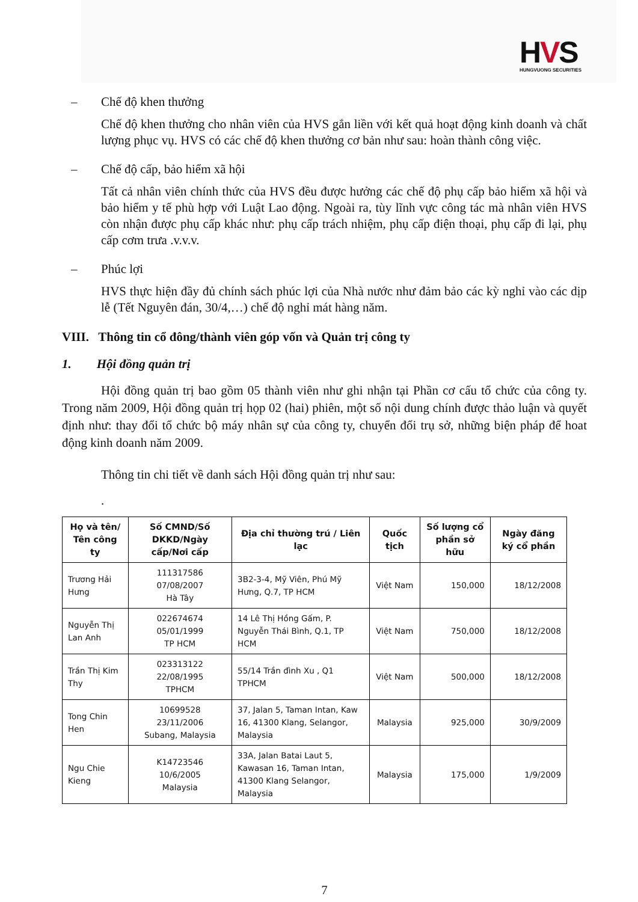HVS
HUNGVUONG SECURITIES
– Chế độ khen thưởng
Chế độ khen thưởng cho nhân viên của HVS gắn liền với kết quả hoạt động kinh doanh và chất lượng phục vụ. HVS có các chế độ khen thưởng cơ bản như sau: hoàn thành công việc.
– Chế độ cấp, bảo hiểm xã hội
Tất cả nhân viên chính thức của HVS đều được hưởng các chế độ phụ cấp bảo hiểm xã hội và bảo hiểm y tế phù hợp với Luật Lao động. Ngoài ra, tùy lĩnh vực công tác mà nhân viên HVS còn nhận được phụ cấp khác như: phụ cấp trách nhiệm, phụ cấp điện thoại, phụ cấp đi lại, phụ cấp cơm trưa .v.v.v.
– Phúc lợi
HVS thực hiện đầy đủ chính sách phúc lợi của Nhà nước như đảm bảo các kỳ nghỉ vào các dịp lễ (Tết Nguyên đán, 30/4,…) chế độ nghỉ mát hàng năm.
VIII. Thông tin cổ đông/thành viên góp vốn và Quản trị công ty
1. Hội đồng quản trị
Hội đồng quản trị bao gồm 05 thành viên như ghi nhận tại Phần cơ cấu tổ chức của công ty. Trong năm 2009, Hội đồng quản trị họp 02 (hai) phiên, một số nội dung chính được thảo luận và quyết định như: thay đổi tổ chức bộ máy nhân sự của công ty, chuyển đổi trụ sở, những biện pháp để hoat động kinh doanh năm 2009.
Thông tin chi tiết về danh sách Hội đồng quản trị như sau:
.
| Họ và tên/ Tên công ty | Số CMND/Số DKKD/Ngày cấp/Nơi cấp | Địa chỉ thường trú / Liên lạc | Quốc tịch | Số lượng cổ phần sở hữu | Ngày đăng ký cổ phần |
| --- | --- | --- | --- | --- | --- |
| Trương Hải Hưng | 111317586 07/08/2007 Hà Tây | 3B2-3-4, Mỹ Viên, Phú Mỹ Hưng, Q.7, TP HCM | Việt Nam | 150,000 | 18/12/2008 |
| Nguyễn Thị Lan Anh | 022674674 05/01/1999 TP HCM | 14 Lê Thị Hồng Gấm, P. Nguyễn Thái Bình, Q.1, TP HCM | Việt Nam | 750,000 | 18/12/2008 |
| Trần Thị Kim Thy | 023313122 22/08/1995 TPHCM | 55/14 Trần đình Xu , Q1 TPHCM | Việt Nam | 500,000 | 18/12/2008 |
| Tong Chin Hen | 10699528 23/11/2006 Subang, Malaysia | 37, Jalan 5, Taman Intan, Kaw 16, 41300 Klang, Selangor, Malaysia | Malaysia | 925,000 | 30/9/2009 |
| Ngu Chie Kieng | K14723546 10/6/2005 Malaysia | 33A, Jalan Batai Laut 5, Kawasan 16, Taman Intan, 41300 Klang Selangor, Malaysia | Malaysia | 175,000 | 1/9/2009 |
7